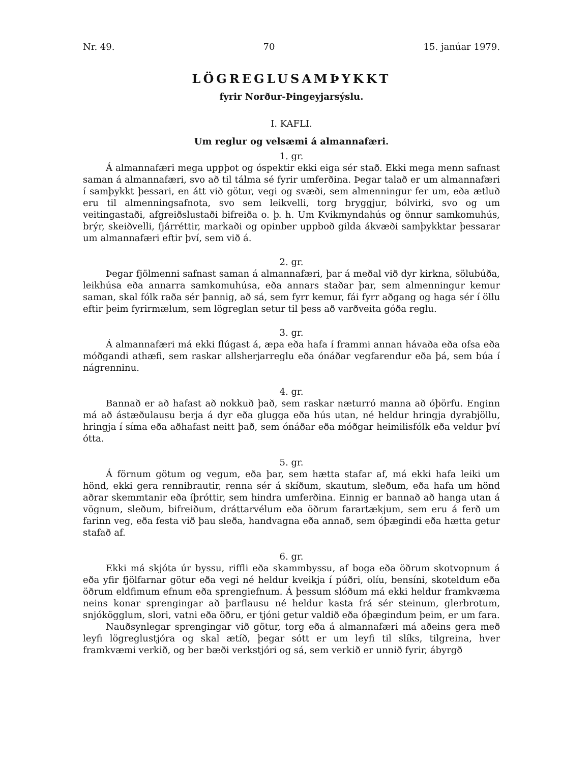Nr. 49. 70 15. janúar 1979.
LÖGREGLUSAMÞYKKT
fyrir Norður-Þingeyjarsýslu.
I. KAFLI.
Um reglur og velsæmi á almannafæri.
1. gr.
Á almannafæri mega uppþot og óspektir ekki eiga sér stað. Ekki mega menn safnast saman á almannafæri, svo að til tálma sé fyrir umferðina. Þegar talað er um almannafæri í samþykkt þessari, en átt við götur, vegi og svæði, sem almenningur fer um, eða ætluð eru til almenningsafnota, svo sem leikvelli, torg bryggjur, bólvirki, svo og um veitingastaði, afgreiðslustaði bifreiða o. þ. h. Um Kvikmyndahús og önnur samkomuhús, brýr, skeiðvelli, fjárréttir, markaði og opinber uppboð gilda ákvæði samþykktar þessarar um almannafæri eftir því, sem við á.
2. gr.
Þegar fjölmenni safnast saman á almannafæri, þar á meðal við dyr kirkna, sölubúða, leikhúsa eða annarra samkomuhúsa, eða annars staðar þar, sem almenningur kemur saman, skal fólk raða sér þannig, að sá, sem fyrr kemur, fái fyrr aðgang og haga sér í öllu eftir þeim fyrirmælum, sem lögreglan setur til þess að varðveita góða reglu.
3. gr.
Á almannafæri má ekki flúgast á, æpa eða hafa í frammi annan hávaða eða ofsa eða móðgandi athæfi, sem raskar allsherjarreglu eða ónáðar vegfarendur eða þá, sem búa í nágrenninu.
4. gr.
Bannað er að hafast að nokkuð það, sem raskar næturró manna að óþörfu. Enginn má að ástæðulausu berja á dyr eða glugga eða hús utan, né heldur hringja dyrabjöllu, hringja í síma eða aðhafast neitt það, sem ónáðar eða móðgar heimilisfólk eða veldur því ótta.
5. gr.
Á förnum götum og vegum, eða þar, sem hætta stafar af, má ekki hafa leiki um hönd, ekki gera rennibrautir, renna sér á skíðum, skautum, sleðum, eða hafa um hönd aðrar skemmtanir eða íþróttir, sem hindra umferðina. Einnig er bannað að hanga utan á vögnum, sleðum, bifreiðum, dráttarvélum eða öðrum farartækjum, sem eru á ferð um farinn veg, eða festa við þau sleða, handvagna eða annað, sem óþægindi eða hætta getur stafað af.
6. gr.
Ekki má skjóta úr byssu, riffli eða skammbyssu, af boga eða öðrum skotvopnum á eða yfir fjölfarnar götur eða vegi né heldur kveikja í púðri, olíu, bensíni, skoteldum eða öðrum eldfimum efnum eða sprengiefnum. Á þessum slóðum má ekki heldur framkvæma neins konar sprengingar að þarflausu né heldur kasta frá sér steinum, glerbrotum, snjókögglum, slori, vatni eða öðru, er tjóni getur valdið eða óþægindum þeim, er um fara.
Nauðsynlegar sprengingar við götur, torg eða á almannafæri má aðeins gera með leyfi lögreglustjóra og skal ætíð, þegar sótt er um leyfi til slíks, tilgreina, hver framkvæmi verkið, og ber bæði verkstjóri og sá, sem verkið er unnið fyrir, ábyrgð